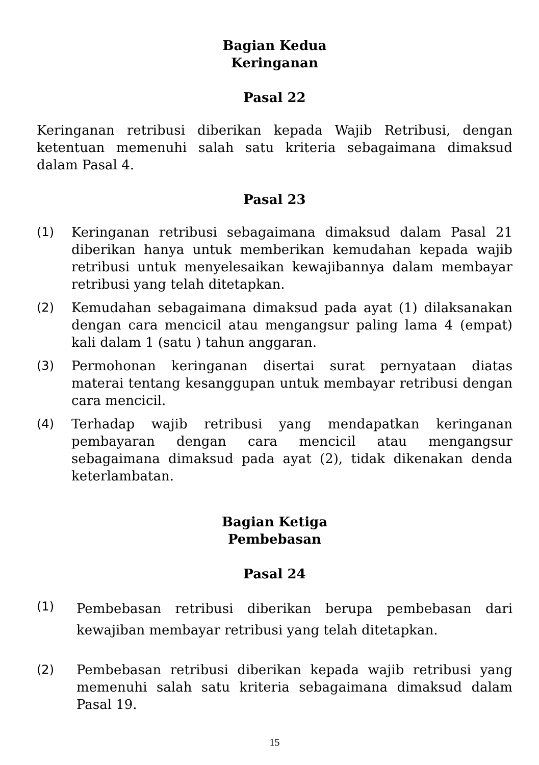Bagian Kedua
Keringanan
Pasal 22
Keringanan retribusi diberikan kepada Wajib Retribusi, dengan ketentuan memenuhi salah satu kriteria sebagaimana dimaksud dalam Pasal 4.
Pasal 23
(1) Keringanan retribusi sebagaimana dimaksud dalam Pasal 21 diberikan hanya untuk memberikan kemudahan kepada wajib retribusi untuk menyelesaikan kewajibannya dalam membayar retribusi yang telah ditetapkan.
(2) Kemudahan sebagaimana dimaksud pada ayat (1) dilaksanakan dengan cara mencicil atau mengangsur paling lama 4 (empat) kali dalam 1 (satu ) tahun anggaran.
(3) Permohonan keringanan disertai surat pernyataan diatas materai tentang kesanggupan untuk membayar retribusi dengan cara mencicil.
(4) Terhadap wajib retribusi yang mendapatkan keringanan pembayaran dengan cara mencicil atau mengangsur sebagaimana dimaksud pada ayat (2), tidak dikenakan denda keterlambatan.
Bagian Ketiga
Pembebasan
Pasal 24
(1)
Pembebasan retribusi diberikan berupa pembebasan dari kewajiban membayar retribusi yang telah ditetapkan.
(2) Pembebasan retribusi diberikan kepada wajib retribusi yang memenuhi salah satu kriteria sebagaimana dimaksud dalam Pasal 19.
15